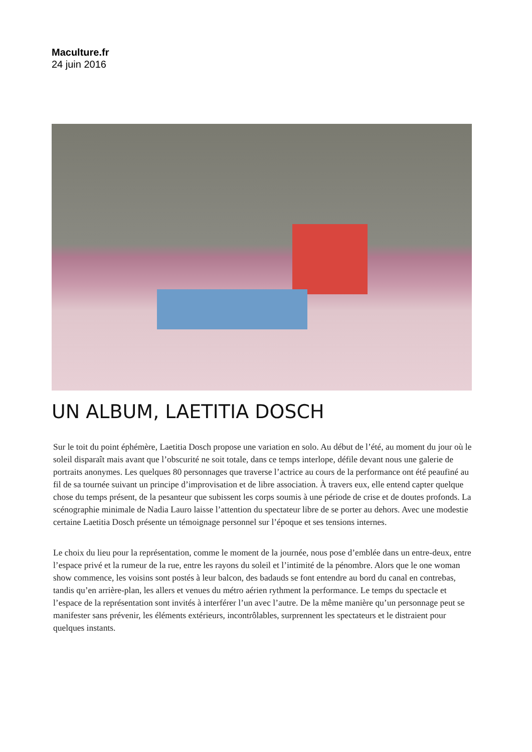Maculture.fr
24 juin 2016
UN ALBUM, LAETITIA DOSCH
Sur le toit du point éphémère, Laetitia Dosch propose une variation en solo. Au début de l’été, au moment du jour où le soleil disparaît mais avant que l’obscurité ne soit totale, dans ce temps interlope, défile devant nous une galerie de portraits anonymes. Les quelques 80 personnages que traverse l’actrice au cours de la performance ont été peaufiné au fil de sa tournée suivant un principe d’improvisation et de libre association. À travers eux, elle entend capter quelque chose du temps présent, de la pesanteur que subissent les corps soumis à une période de crise et de doutes profonds. La scénographie minimale de Nadia Lauro laisse l’attention du spectateur libre de se porter au dehors. Avec une modestie certaine Laetitia Dosch présente un témoignage personnel sur l’époque et ses tensions internes.
Le choix du lieu pour la représentation, comme le moment de la journée, nous pose d’emblée dans un entre-deux, entre l’espace privé et la rumeur de la rue, entre les rayons du soleil et l’intimité de la pénombre. Alors que le one woman show commence, les voisins sont postés à leur balcon, des badauds se font entendre au bord du canal en contrebas, tandis qu’en arrière-plan, les allers et venues du métro aérien rythment la performance. Le temps du spectacle et l’espace de la représentation sont invités à interférer l’un avec l’autre. De la même manière qu’un personnage peut se manifester sans prévenir, les éléments extérieurs, incontrôlables, surprennent les spectateurs et le distraient pour quelques instants.